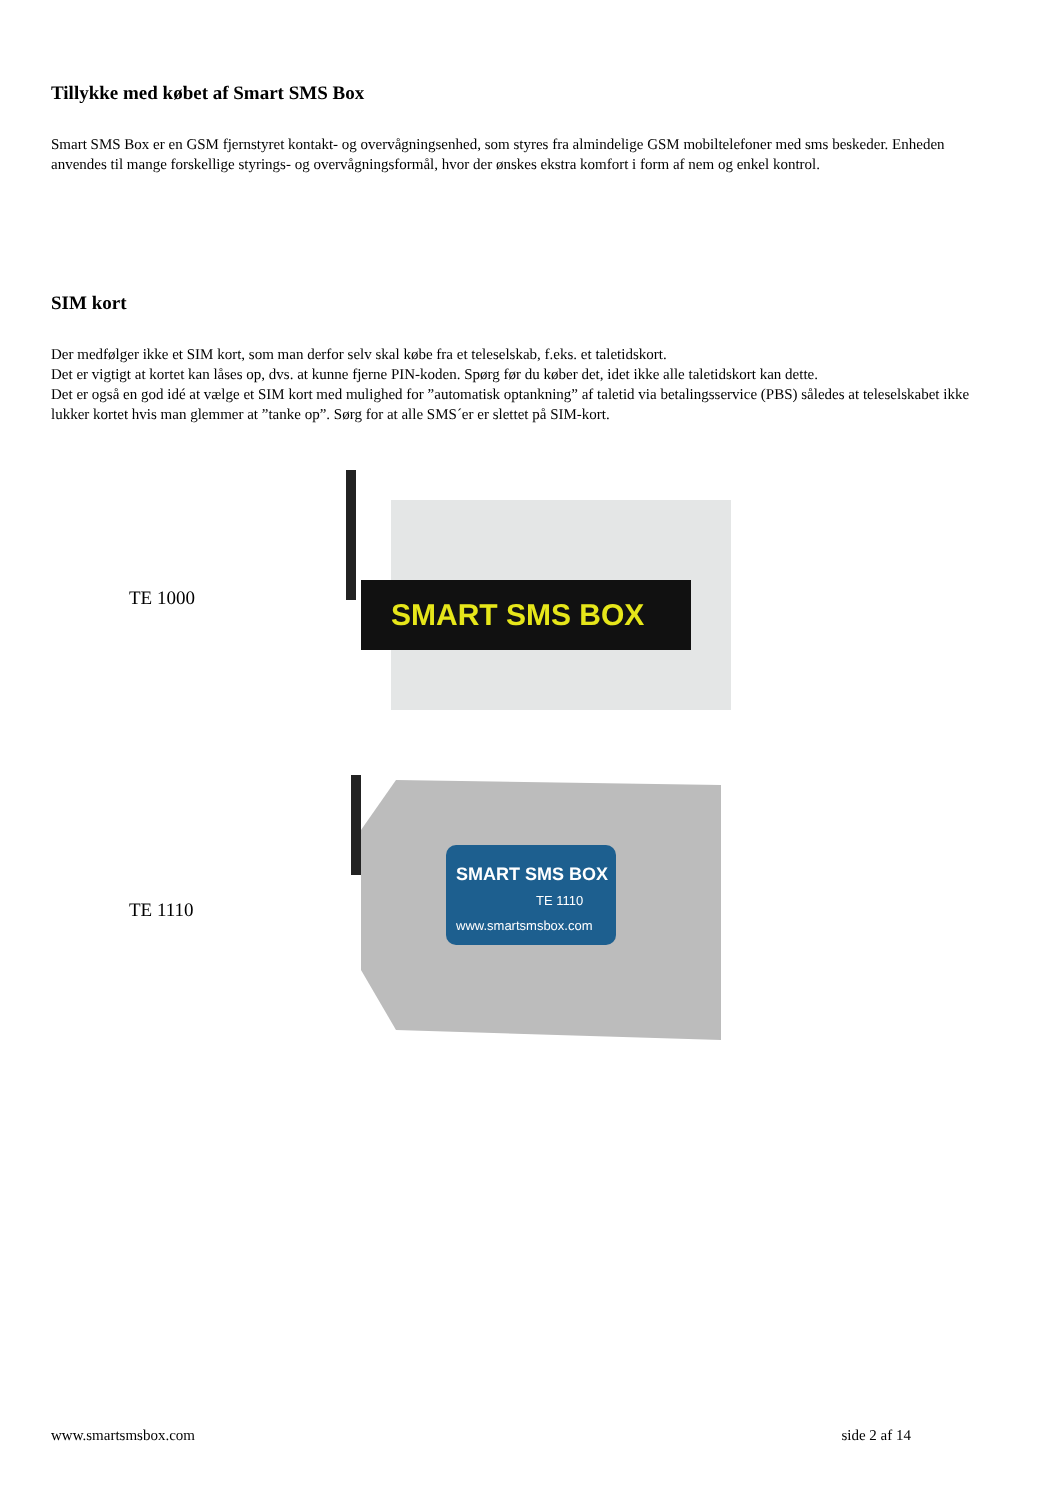Tillykke med købet af Smart SMS Box
Smart SMS Box er en GSM fjernstyret kontakt- og overvågningsenhed, som styres fra almindelige GSM mobiltelefoner med sms beskeder. Enheden anvendes til mange forskellige styrings- og overvågningsformål, hvor der ønskes ekstra komfort i form af nem og enkel kontrol.
SIM kort
Der medfølger ikke et SIM kort, som man derfor selv skal købe fra et teleselskab, f.eks. et taletidskort.
Det er vigtigt at kortet kan låses op, dvs. at kunne fjerne PIN-koden. Spørg før du køber det, idet ikke alle taletidskort kan dette.
Det er også en god idé at vælge et SIM kort med mulighed for ”automatisk optankning” af taletid via betalingsservice (PBS) således at teleselskabet ikke lukker kortet hvis man glemmer at ”tanke op”. Sørg for at alle SMS´er er slettet på SIM-kort.
TE 1000
SMART SMS BOX
TE 1110
SMART SMS BOX
TE 1110
www.smartsmsbox.com
www.smartsmsbox.com side 2 af 14